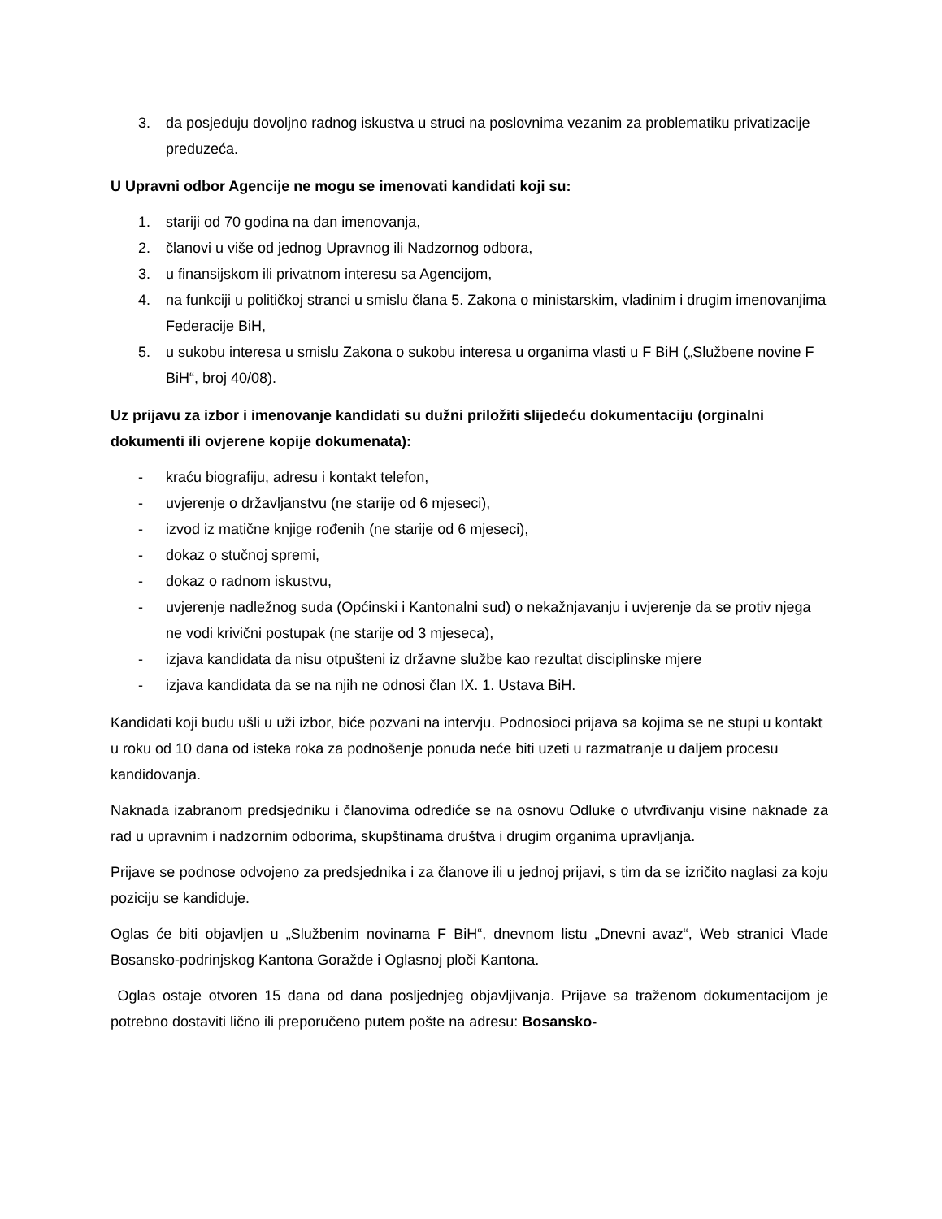3. da posjeduju dovoljno radnog iskustva u struci na poslovnima vezanim za problematiku privatizacije preduzeća.
U Upravni odbor Agencije ne mogu se imenovati kandidati koji su:
1. stariji od 70 godina na dan imenovanja,
2. članovi u više od jednog Upravnog ili Nadzornog odbora,
3. u finansijskom ili privatnom interesu sa Agencijom,
4. na funkciji u političkoj stranci u smislu člana 5. Zakona o ministarskim, vladinim i drugim imenovanjima Federacije BiH,
5. u sukobu interesa u smislu Zakona o sukobu interesa u organima vlasti u F BiH („Službene novine F BiH“, broj 40/08).
Uz prijavu za izbor i imenovanje kandidati su dužni priložiti slijedeću dokumentaciju (orginalni dokumenti ili ovjerene kopije dokumenata):
- kraću biografiju, adresu i kontakt telefon,
- uvjerenje o državljanstvu (ne starije od 6 mjeseci),
- izvod iz matične knjige rođenih (ne starije od 6 mjeseci),
- dokaz o stučnoj spremi,
- dokaz o radnom iskustvu,
- uvjerenje nadležnog suda (Općinski i Kantonalni sud) o nekažnjavanju i uvjerenje da se protiv njega ne vodi krivični postupak (ne starije od 3 mjeseca),
- izjava kandidata da nisu otpušteni iz državne službe kao rezultat disciplinske mjere
- izjava kandidata da se na njih ne odnosi član IX. 1. Ustava BiH.
Kandidati koji budu ušli u uži izbor, biće pozvani na intervju. Podnosioci prijava sa kojima se ne stupi u kontakt u roku od 10 dana od isteka roka za podnošenje ponuda neće biti uzeti u razmatranje u daljem procesu kandidovanja.
Naknada izabranom predsjedniku i članovima odrediće se na osnovu Odluke o utvrđivanju visine naknade za rad u upravnim i nadzornim odborima, skupštinama društva i drugim organima upravljanja.
Prijave se podnose odvojeno za predsjednika i za članove ili u jednoj prijavi, s tim da se izričito naglasi za koju poziciju se kandiduje.
Oglas će biti objavljen u „Službenim novinama F BiH“, dnevnom listu „Dnevni avaz“, Web stranici Vlade Bosansko-podrinjskog Kantona Goražde i Oglasnoj ploči Kantona.
Oglas ostaje otvoren 15 dana od dana posljednjeg objavljivanja. Prijave sa traženom dokumentacijom je potrebno dostaviti lično ili preporučeno putem pošte na adresu: Bosansko-